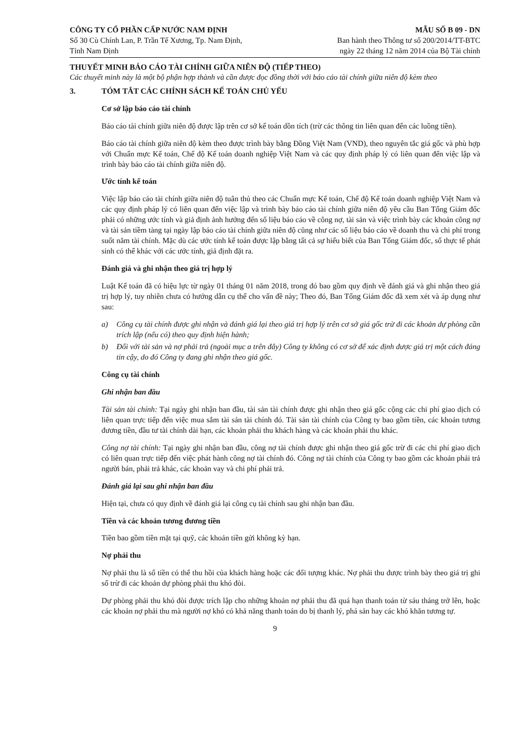CÔNG TY CỔ PHẦN CẤP NƯỚC NAM ĐỊNH
Số 30 Cù Chính Lan, P. Trần Tế Xương, Tp. Nam Định,
Tỉnh Nam Định
MẪU SỐ B 09 - DN
Ban hành theo Thông tư số 200/2014/TT-BTC
ngày 22 tháng 12 năm 2014 của Bộ Tài chính
THUYẾT MINH BÁO CÁO TÀI CHÍNH GIỮA NIÊN ĐỘ (TIẾP THEO)
Các thuyết minh này là một bộ phận hợp thành và cần được đọc đồng thời với báo cáo tài chính giữa niên độ kèm theo
3. TÓM TẮT CÁC CHÍNH SÁCH KẾ TOÁN CHỦ YẾU
Cơ sở lập báo cáo tài chính
Báo cáo tài chính giữa niên độ được lập trên cơ sở kế toán dồn tích (trừ các thông tin liên quan đến các luồng tiền).
Báo cáo tài chính giữa niên độ kèm theo được trình bày bằng Đồng Việt Nam (VND), theo nguyên tắc giá gốc và phù hợp với Chuẩn mực Kế toán, Chế độ Kế toán doanh nghiệp Việt Nam và các quy định pháp lý có liên quan đến việc lập và trình bày báo cáo tài chính giữa niên độ.
Ước tính kế toán
Việc lập báo cáo tài chính giữa niên độ tuân thủ theo các Chuẩn mực Kế toán, Chế độ Kế toán doanh nghiệp Việt Nam và các quy định pháp lý có liên quan đến việc lập và trình bày báo cáo tài chính giữa niên độ yêu cầu Ban Tổng Giám đốc phải có những ước tính và giả định ảnh hưởng đến số liệu báo cáo về công nợ, tài sản và việc trình bày các khoản công nợ và tài sản tiềm tàng tại ngày lập báo cáo tài chính giữa niên độ cũng như các số liệu báo cáo về doanh thu và chi phí trong suốt năm tài chính. Mặc dù các ước tính kế toán được lập bằng tất cả sự hiểu biết của Ban Tổng Giám đốc, số thực tế phát sinh có thể khác với các ước tính, giả định đặt ra.
Đánh giá và ghi nhận theo giá trị hợp lý
Luật Kế toán đã có hiệu lực từ ngày 01 tháng 01 năm 2018, trong đó bao gồm quy định về đánh giá và ghi nhận theo giá trị hợp lý, tuy nhiên chưa có hướng dẫn cụ thể cho vấn đề này; Theo đó, Ban Tổng Giám đốc đã xem xét và áp dụng như sau:
a) Công cụ tài chính được ghi nhận và đánh giá lại theo giá trị hợp lý trên cơ sở giá gốc trừ đi các khoản dự phòng cần trích lập (nếu có) theo quy định hiện hành;
b) Đối với tài sản và nợ phải trả (ngoài mục a trên đây) Công ty không có cơ sở để xác định được giá trị một cách đáng tin cậy, do đó Công ty đang ghi nhận theo giá gốc.
Công cụ tài chính
Ghi nhận ban đầu
Tài sản tài chính: Tại ngày ghi nhận ban đầu, tài sản tài chính được ghi nhận theo giá gốc cộng các chi phí giao dịch có liên quan trực tiếp đến việc mua sắm tài sản tài chính đó. Tài sản tài chính của Công ty bao gồm tiền, các khoản tương đương tiền, đầu tư tài chính dài hạn, các khoản phải thu khách hàng và các khoản phải thu khác.
Công nợ tài chính: Tại ngày ghi nhận ban đầu, công nợ tài chính được ghi nhận theo giá gốc trừ đi các chi phí giao dịch có liên quan trực tiếp đến việc phát hành công nợ tài chính đó. Công nợ tài chính của Công ty bao gồm các khoản phải trả người bán, phải trả khác, các khoản vay và chi phí phải trả.
Đánh giá lại sau ghi nhận ban đầu
Hiện tại, chưa có quy định về đánh giá lại công cụ tài chính sau ghi nhận ban đầu.
Tiền và các khoản tương đương tiền
Tiền bao gồm tiền mặt tại quỹ, các khoản tiền gửi không kỳ hạn.
Nợ phải thu
Nợ phải thu là số tiền có thể thu hồi của khách hàng hoặc các đối tượng khác. Nợ phải thu được trình bày theo giá trị ghi sổ trừ đi các khoản dự phòng phải thu khó đòi.
Dự phòng phải thu khó đòi được trích lập cho những khoản nợ phải thu đã quá hạn thanh toán từ sáu tháng trở lên, hoặc các khoản nợ phải thu mà người nợ khó có khả năng thanh toán do bị thanh lý, phá sản hay các khó khăn tương tự.
9